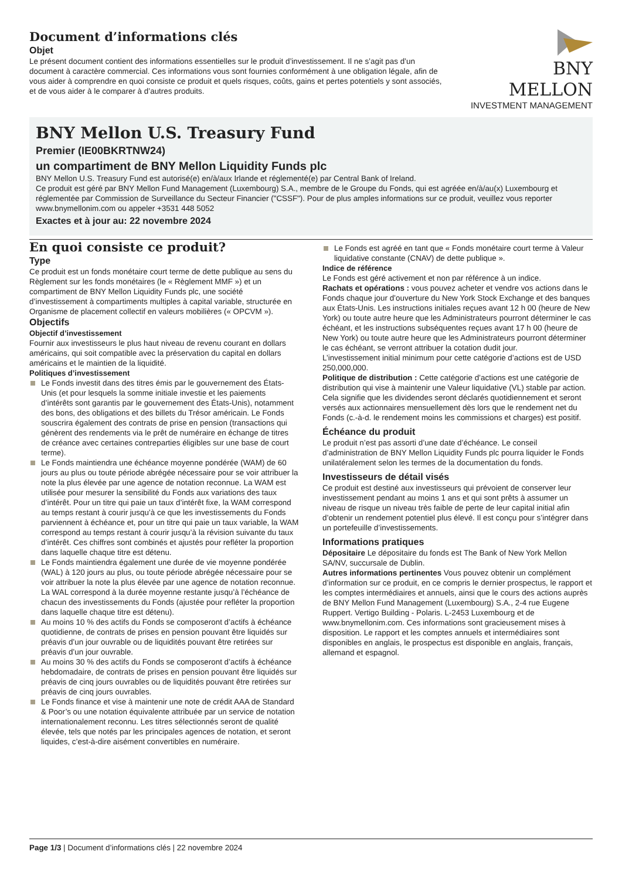Document d’informations clés
Objet
Le présent document contient des informations essentielles sur le produit d’investissement. Il ne s’agit pas d’un document à caractère commercial. Ces informations vous sont fournies conformément à une obligation légale, afin de vous aider à comprendre en quoi consiste ce produit et quels risques, coûts, gains et pertes potentiels y sont associés, et de vous aider à le comparer à d’autres produits.
BNY MELLON
INVESTMENT MANAGEMENT
BNY Mellon U.S. Treasury Fund
Premier (IE00BKRTNW24)
un compartiment de BNY Mellon Liquidity Funds plc
BNY Mellon U.S. Treasury Fund est autorisé(e) en/à/aux Irlande et réglementé(e) par Central Bank of Ireland.
Ce produit est géré par BNY Mellon Fund Management (Luxembourg) S.A., membre de le Groupe du Fonds, qui est agréée en/à/au(x) Luxembourg et réglementée par Commission de Surveillance du Secteur Financier ("CSSF"). Pour de plus amples informations sur ce produit, veuillez vous reporter www.bnymellonim.com ou appeler +3531 448 5052
Exactes et à jour au: 22 novembre 2024
En quoi consiste ce produit?
Type
Ce produit est un fonds monétaire court terme de dette publique au sens du Règlement sur les fonds monétaires (le « Règlement MMF ») et un compartiment de BNY Mellon Liquidity Funds plc, une société d’investissement à compartiments multiples à capital variable, structurée en Organisme de placement collectif en valeurs mobilières (« OPCVM »).
Objectifs
Objectif d’investissement
Fournir aux investisseurs le plus haut niveau de revenu courant en dollars américains, qui soit compatible avec la préservation du capital en dollars américains et le maintien de la liquidité.
Politiques d’investissement
Le Fonds investit dans des titres émis par le gouvernement des États-Unis (et pour lesquels la somme initiale investie et les paiements d’intérêts sont garantis par le gouvernement des États-Unis), notamment des bons, des obligations et des billets du Trésor américain. Le Fonds souscrira également des contrats de prise en pension (transactions qui génèrent des rendements via le prêt de numéraire en échange de titres de créance avec certaines contreparties éligibles sur une base de court terme).
Le Fonds maintiendra une échéance moyenne pondérée (WAM) de 60 jours au plus ou toute période abrégée nécessaire pour se voir attribuer la note la plus élevée par une agence de notation reconnue. La WAM est utilisée pour mesurer la sensibilité du Fonds aux variations des taux d’intérêt. Pour un titre qui paie un taux d’intérêt fixe, la WAM correspond au temps restant à courir jusqu’à ce que les investissements du Fonds parviennent à échéance et, pour un titre qui paie un taux variable, la WAM correspond au temps restant à courir jusqu’à la révision suivante du taux d’intérêt. Ces chiffres sont combinés et ajustés pour refléter la proportion dans laquelle chaque titre est détenu.
Le Fonds maintiendra également une durée de vie moyenne pondérée (WAL) à 120 jours au plus, ou toute période abrégée nécessaire pour se voir attribuer la note la plus élevée par une agence de notation reconnue. La WAL correspond à la durée moyenne restante jusqu’à l’échéance de chacun des investissements du Fonds (ajustée pour refléter la proportion dans laquelle chaque titre est détenu).
Au moins 10 % des actifs du Fonds se composeront d’actifs à échéance quotidienne, de contrats de prises en pension pouvant être liquidés sur préavis d’un jour ouvrable ou de liquidités pouvant être retirées sur préavis d’un jour ouvrable.
Au moins 30 % des actifs du Fonds se composeront d’actifs à échéance hebdomadaire, de contrats de prises en pension pouvant être liquidés sur préavis de cinq jours ouvrables ou de liquidités pouvant être retirées sur préavis de cinq jours ouvrables.
Le Fonds finance et vise à maintenir une note de crédit AAA de Standard & Poor’s ou une notation équivalente attribuée par un service de notation internationalement reconnu. Les titres sélectionnés seront de qualité élevée, tels que notés par les principales agences de notation, et seront liquides, c’est-à-dire aisément convertibles en numéraire.
Le Fonds est agréé en tant que « Fonds monétaire court terme à Valeur liquidative constante (CNAV) de dette publique ».
Indice de référence
Le Fonds est géré activement et non par référence à un indice.
Rachats et opérations : vous pouvez acheter et vendre vos actions dans le Fonds chaque jour d’ouverture du New York Stock Exchange et des banques aux États-Unis. Les instructions initiales reçues avant 12 h 00 (heure de New York) ou toute autre heure que les Administrateurs pourront déterminer le cas échéant, et les instructions subséquentes reçues avant 17 h 00 (heure de New York) ou toute autre heure que les Administrateurs pourront déterminer le cas échéant, se verront attribuer la cotation dudit jour.
L’investissement initial minimum pour cette catégorie d’actions est de USD 250,000,000.
Politique de distribution : Cette catégorie d’actions est une catégorie de distribution qui vise à maintenir une Valeur liquidative (VL) stable par action. Cela signifie que les dividendes seront déclarés quotidiennement et seront versés aux actionnaires mensuellement dès lors que le rendement net du Fonds (c.-à-d. le rendement moins les commissions et charges) est positif.
Échéance du produit
Le produit n’est pas assorti d’une date d’échéance. Le conseil d’administration de BNY Mellon Liquidity Funds plc pourra liquider le Fonds unilatéralement selon les termes de la documentation du fonds.
Investisseurs de détail visés
Ce produit est destiné aux investisseurs qui prévoient de conserver leur investissement pendant au moins 1 ans et qui sont prêts à assumer un niveau de risque un niveau très faible de perte de leur capital initial afin d’obtenir un rendement potentiel plus élevé. Il est conçu pour s’intégrer dans un portefeuille d’investissements.
Informations pratiques
Dépositaire Le dépositaire du fonds est The Bank of New York Mellon SA/NV, succursale de Dublin.
Autres informations pertinentes Vous pouvez obtenir un complément d’information sur ce produit, en ce compris le dernier prospectus, le rapport et les comptes intermédiaires et annuels, ainsi que le cours des actions auprès de BNY Mellon Fund Management (Luxembourg) S.A., 2-4 rue Eugene Ruppert. Vertigo Building - Polaris. L-2453 Luxembourg et de www.bnymellonim.com. Ces informations sont gracieusement mises à disposition. Le rapport et les comptes annuels et intermédiaires sont disponibles en anglais, le prospectus est disponible en anglais, français, allemand et espagnol.
Page 1/3 | Document d’informations clés | 22 novembre 2024